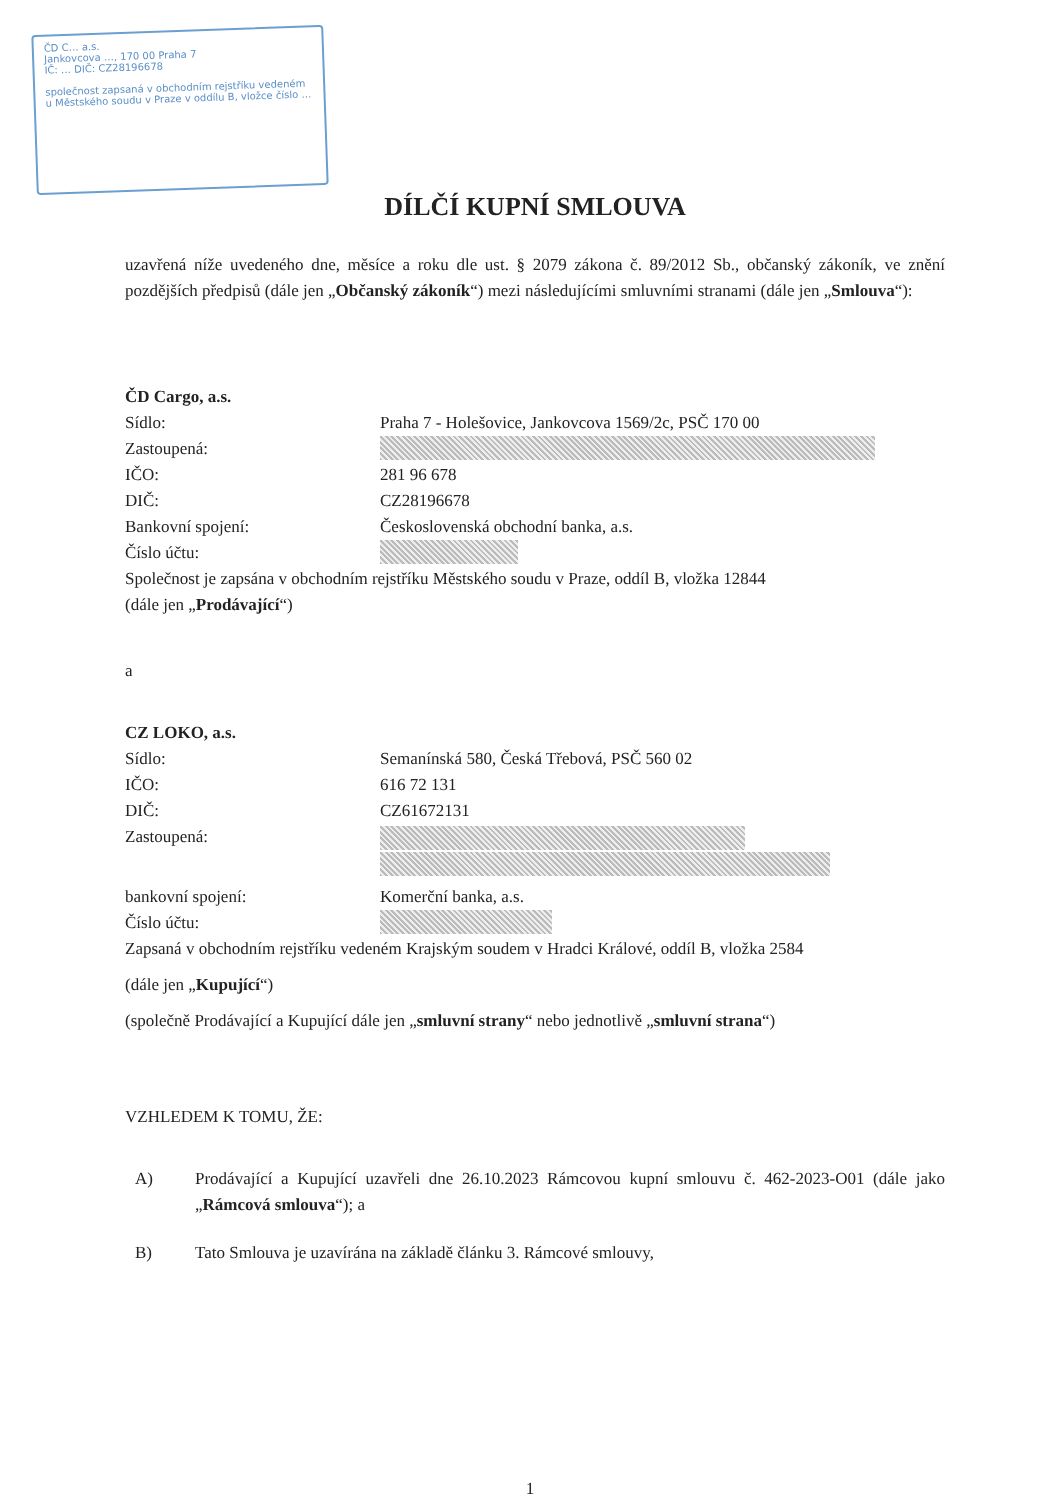ČD C… a.s.
Jankovcova …, 170 00 Praha 7
IČ: … DIČ: CZ28196678
společnost zapsaná v obchodním rejstříku vedeném u Městského soudu v Praze v oddílu B, vložce číslo …
DÍLČÍ KUPNÍ SMLOUVA
uzavřená níže uvedeného dne, měsíce a roku dle ust. § 2079 zákona č. 89/2012 Sb., občanský zákoník, ve znění pozdějších předpisů (dále jen „Občanský zákoník“) mezi následujícími smluvními stranami (dále jen „Smlouva“):
ČD Cargo, a.s.
Sídlo: Praha 7 - Holešovice, Jankovcova 1569/2c, PSČ 170 00
Zastoupená:
IČO: 281 96 678
DIČ: CZ28196678
Bankovní spojení: Československá obchodní banka, a.s.
Číslo účtu:
Společnost je zapsána v obchodním rejstříku Městského soudu v Praze, oddíl B, vložka 12844
(dále jen „Prodávající“)
a
CZ LOKO, a.s.
Sídlo: Semanínská 580, Česká Třebová, PSČ 560 02
IČO: 616 72 131
DIČ: CZ61672131
Zastoupená:
bankovní spojení: Komerční banka, a.s.
Číslo účtu:
Zapsaná v obchodním rejstříku vedeném Krajským soudem v Hradci Králové, oddíl B, vložka 2584
(dále jen „Kupující“)
(společně Prodávající a Kupující dále jen „smluvní strany“ nebo jednotlivě „smluvní strana“)
VZHLEDEM K TOMU, ŽE:
A) Prodávající a Kupující uzavřeli dne 26.10.2023 Rámcovou kupní smlouvu č. 462-2023-O01 (dále jako „Rámcová smlouva“); a
B) Tato Smlouva je uzavírána na základě článku 3. Rámcové smlouvy,
1